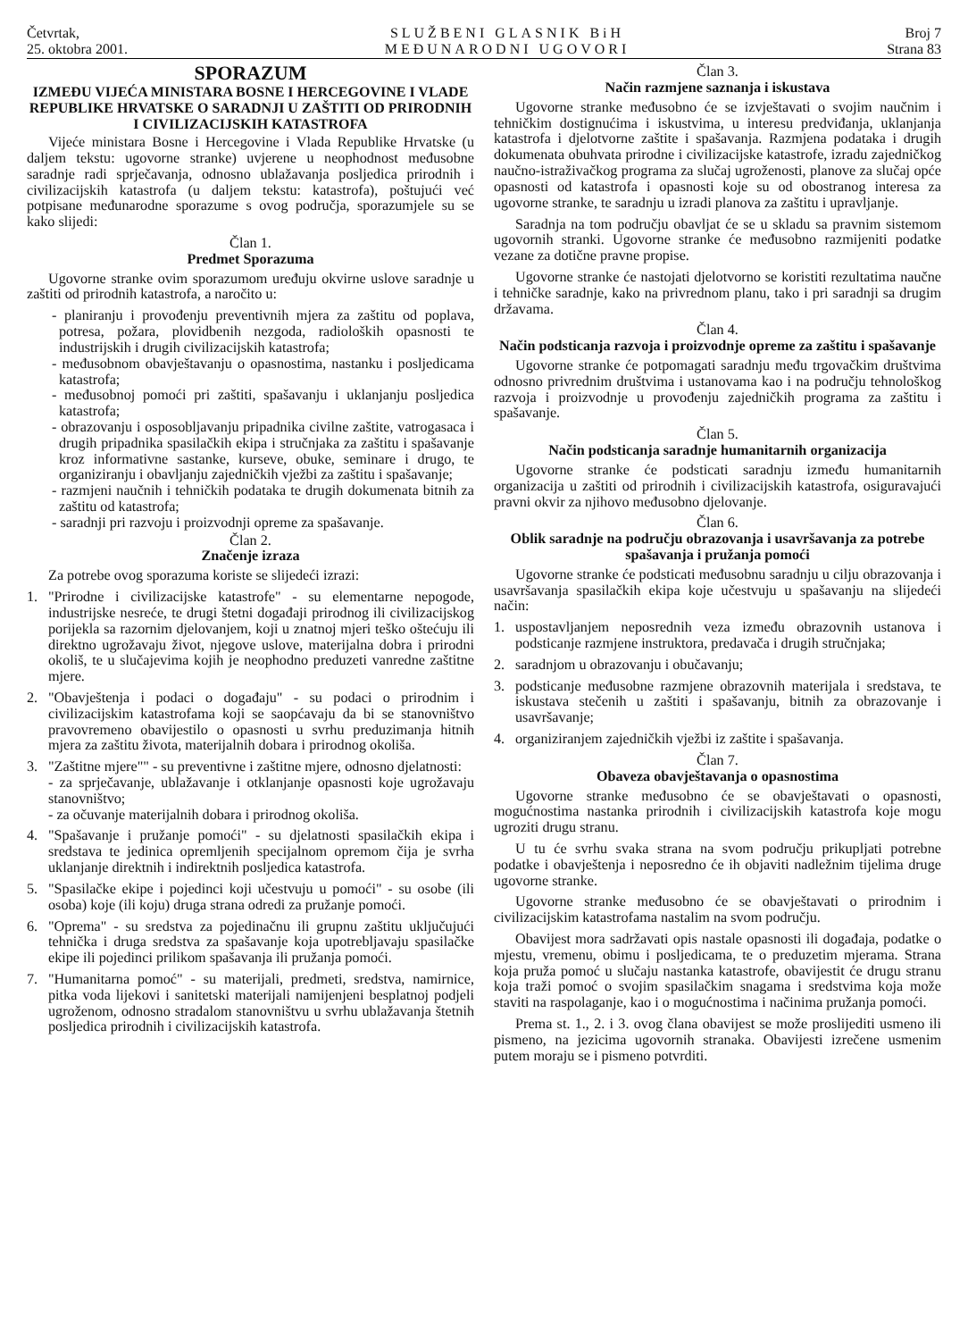Četvrtak,
25. oktobra 2001.
SLUŽBENI GLASNIK BiH
MEĐUNARODNI UGOVORI
Broj 7
Strana 83
SPORAZUM
IZMEĐU VIJEĆA MINISTARA BOSNE I HERCEGOVINE I VLADE REPUBLIKE HRVATSKE O SARADNJI U ZAŠTITI OD PRIRODNIH I CIVILIZACIJSKIH KATASTROFA
Vijeće ministara Bosne i Hercegovine i Vlada Republike Hrvatske (u daljem tekstu: ugovorne stranke) uvjerene u neophodnost međusobne saradnje radi sprječavanja, odnosno ublažavanja posljedica prirodnih i civilizacijskih katastrofa (u daljem tekstu: katastrofa), poštujući već potpisane međunarodne sporazume s ovog područja, sporazumjele su se kako slijedi:
Član 1.
Predmet Sporazuma
Ugovorne stranke ovim sporazumom uređuju okvirne uslove saradnje u zaštiti od prirodnih katastrofa, a naročito u:
- planiranju i provođenju preventivnih mjera za zaštitu od poplava, potresa, požara, plovidbenih nezgoda, radioloških opasnosti te industrijskih i drugih civilizacijskih katastrofa;
- međusobnom obavještavanju o opasnostima, nastanku i posljedicama katastrofa;
- međusobnoj pomoći pri zaštiti, spašavanju i uklanjanju posljedica katastrofa;
- obrazovanju i osposobljavanju pripadnika civilne zaštite, vatrogasaca i drugih pripadnika spasilačkih ekipa i stručnjaka za zaštitu i spašavanje kroz informativne sastanke, kurseve, obuke, seminare i drugo, te organiziranju i obavljanju zajedničkih vježbi za zaštitu i spašavanje;
- razmjeni naučnih i tehničkih podataka te drugih dokumenata bitnih za zaštitu od katastrofa;
- saradnji pri razvoju i proizvodnji opreme za spašavanje.
Član 2.
Značenje izraza
Za potrebe ovog sporazuma koriste se slijedeći izrazi:
1. "Prirodne i civilizacijske katastrofe" - su elementarne nepogode, industrijske nesreće, te drugi štetni događaji prirodnog ili civilizacijskog porijekla sa razornim djelovanjem, koji u znatnoj mjeri teško oštećuju ili direktno ugrožavaju život, njegove uslove, materijalna dobra i prirodni okoliš, te u slučajevima kojih je neophodno preduzeti vanredne zaštitne mjere.
2. "Obavještenja i podaci o događaju" - su podaci o prirodnim i civilizacijskim katastrofama koji se saopćavaju da bi se stanovništvo pravovremeno obavijestilo o opasnosti u svrhu preduzimanja hitnih mjera za zaštitu života, materijalnih dobara i prirodnog okoliša.
3. "Zaštitne mjere"" - su preventivne i zaštitne mjere, odnosno djelatnosti:
- za sprječavanje, ublažavanje i otklanjanje opasnosti koje ugrožavaju stanovništvo;
- za očuvanje materijalnih dobara i prirodnog okoliša.
4. "Spašavanje i pružanje pomoći" - su djelatnosti spasilačkih ekipa i sredstava te jedinica opremljenih specijalnom opremom čija je svrha uklanjanje direktnih i indirektnih posljedica katastrofa.
5. "Spasilačke ekipe i pojedinci koji učestvuju u pomoći" - su osobe (ili osoba) koje (ili koju) druga strana odredi za pružanje pomoći.
6. "Oprema" - su sredstva za pojedinačnu ili grupnu zaštitu uključujući tehnička i druga sredstva za spašavanje koja upotrebljavaju spasilačke ekipe ili pojedinci prilikom spašavanja ili pružanja pomoći.
7. "Humanitarna pomoć" - su materijali, predmeti, sredstva, namirnice, pitka voda lijekovi i sanitetski materijali namijenjeni besplatnoj podjeli ugroženom, odnosno stradalom stanovništvu u svrhu ublažavanja štetnih posljedica prirodnih i civilizacijskih katastrofa.
Član 3.
Način razmjene saznanja i iskustava
Ugovorne stranke međusobno će se izvještavati o svojim naučnim i tehničkim dostignućima i iskustvima, u interesu predviđanja, uklanjanja katastrofa i djelotvorne zaštite i spašavanja. Razmjena podataka i drugih dokumenata obuhvata prirodne i civilizacijske katastrofe, izradu zajedničkog naučno-istraživačkog programa za slučaj ugroženosti, planove za slučaj opće opasnosti od katastrofa i opasnosti koje su od obostranog interesa za ugovorne stranke, te saradnju u izradi planova za zaštitu i upravljanje.
Saradnja na tom području obavljat će se u skladu sa pravnim sistemom ugovornih stranki. Ugovorne stranke će međusobno razmijeniti podatke vezane za dotične pravne propise.
Ugovorne stranke će nastojati djelotvorno se koristiti rezultatima naučne i tehničke saradnje, kako na privrednom planu, tako i pri saradnji sa drugim državama.
Član 4.
Način podsticanja razvoja i proizvodnje opreme za zaštitu i spašavanje
Ugovorne stranke će potpomagati saradnju među trgovačkim društvima odnosno privrednim društvima i ustanovama kao i na području tehnološkog razvoja i proizvodnje u provođenju zajedničkih programa za zaštitu i spašavanje.
Član 5.
Način podsticanja saradnje humanitarnih organizacija
Ugovorne stranke će podsticati saradnju između humanitarnih organizacija u zaštiti od prirodnih i civilizacijskih katastrofa, osiguravajući pravni okvir za njihovo međusobno djelovanje.
Član 6.
Oblik saradnje na području obrazovanja i usavršavanja za potrebe spašavanja i pružanja pomoći
Ugovorne stranke će podsticati međusobnu saradnju u cilju obrazovanja i usavršavanja spasilačkih ekipa koje učestvuju u spašavanju na slijedeći način:
1. uspostavljanjem neposrednih veza između obrazovnih ustanova i podsticanje razmjene instruktora, predavača i drugih stručnjaka;
2. saradnjom u obrazovanju i obučavanju;
3. podsticanje međusobne razmjene obrazovnih materijala i sredstava, te iskustava stečenih u zaštiti i spašavanju, bitnih za obrazovanje i usavršavanje;
4. organiziranjem zajedničkih vježbi iz zaštite i spašavanja.
Član 7.
Obaveza obavještavanja o opasnostima
Ugovorne stranke međusobno će se obavještavati o opasnosti, mogućnostima nastanka prirodnih i civilizacijskih katastrofa koje mogu ugroziti drugu stranu.
U tu će svrhu svaka strana na svom području prikupljati potrebne podatke i obavještenja i neposredno će ih objaviti nadležnim tijelima druge ugovorne stranke.
Ugovorne stranke međusobno će se obavještavati o prirodnim i civilizacijskim katastrofama nastalim na svom području.
Obavijest mora sadržavati opis nastale opasnosti ili događaja, podatke o mjestu, vremenu, obimu i posljedicama, te o preduzetim mjerama. Strana koja pruža pomoć u slučaju nastanka katastrofe, obavijestit će drugu stranu koja traži pomoć o svojim spasilačkim snagama i sredstvima koja može staviti na raspolaganje, kao i o mogućnostima i načinima pružanja pomoći.
Prema st. 1., 2. i 3. ovog člana obavijest se može proslijediti usmeno ili pismeno, na jezicima ugovornih stranaka. Obavijesti izrečene usmenim putem moraju se i pismeno potvrditi.